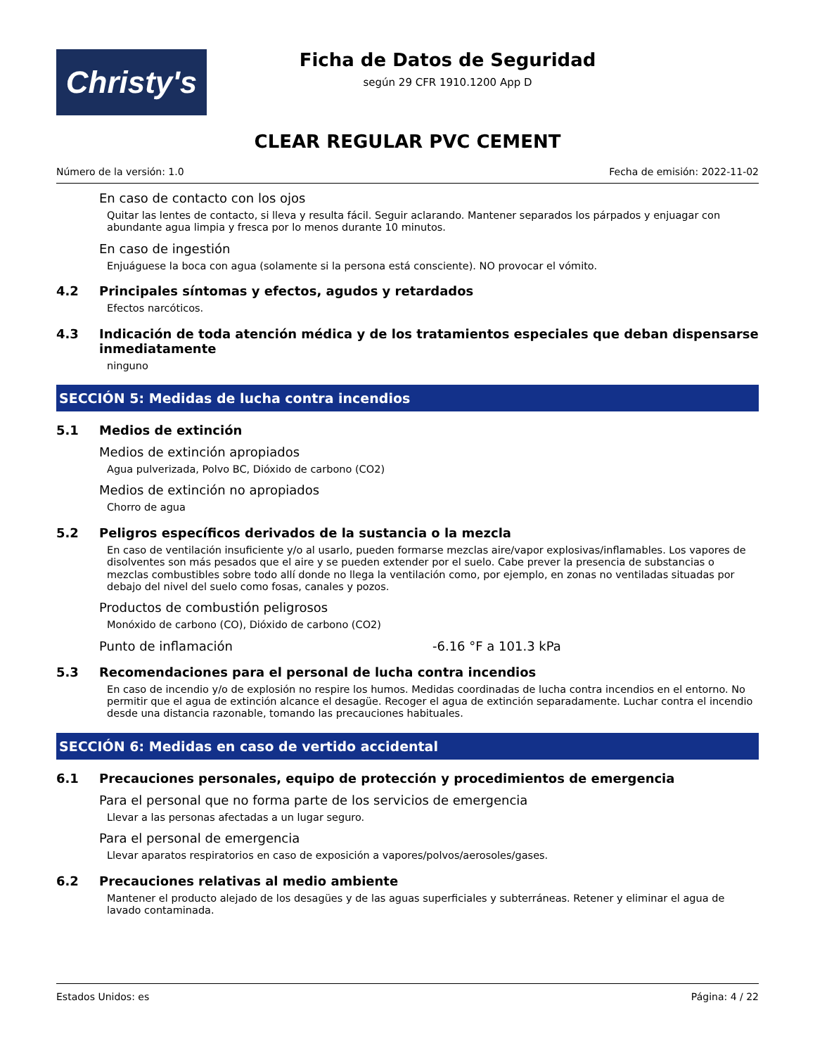Christy's
Ficha de Datos de Seguridad
según 29 CFR 1910.1200 App D
CLEAR REGULAR PVC CEMENT
Número de la versión: 1.0 Fecha de emisión: 2022-11-02
En caso de contacto con los ojos
Quitar las lentes de contacto, si lleva y resulta fácil. Seguir aclarando. Mantener separados los párpados y enjuagar con abundante agua limpia y fresca por lo menos durante 10 minutos.
En caso de ingestión
Enjuáguese la boca con agua (solamente si la persona está consciente). NO provocar el vómito.
4.2 Principales síntomas y efectos, agudos y retardados
Efectos narcóticos.
4.3 Indicación de toda atención médica y de los tratamientos especiales que deban dispensarse inmediatamente
ninguno
SECCIÓN 5: Medidas de lucha contra incendios
5.1 Medios de extinción
Medios de extinción apropiados
Agua pulverizada, Polvo BC, Dióxido de carbono (CO2)
Medios de extinción no apropiados
Chorro de agua
5.2 Peligros específicos derivados de la sustancia o la mezcla
En caso de ventilación insuficiente y/o al usarlo, pueden formarse mezclas aire/vapor explosivas/inflamables. Los vapores de disolventes son más pesados que el aire y se pueden extender por el suelo. Cabe prever la presencia de substancias o mezclas combustibles sobre todo allí donde no llega la ventilación como, por ejemplo, en zonas no ventiladas situadas por debajo del nivel del suelo como fosas, canales y pozos.
Productos de combustión peligrosos
Monóxido de carbono (CO), Dióxido de carbono (CO2)
Punto de inflamación -6.16 °F a 101.3 kPa
5.3 Recomendaciones para el personal de lucha contra incendios
En caso de incendio y/o de explosión no respire los humos. Medidas coordinadas de lucha contra incendios en el entorno. No permitir que el agua de extinción alcance el desagüe. Recoger el agua de extinción separadamente. Luchar contra el incendio desde una distancia razonable, tomando las precauciones habituales.
SECCIÓN 6: Medidas en caso de vertido accidental
6.1 Precauciones personales, equipo de protección y procedimientos de emergencia
Para el personal que no forma parte de los servicios de emergencia
Llevar a las personas afectadas a un lugar seguro.
Para el personal de emergencia
Llevar aparatos respiratorios en caso de exposición a vapores/polvos/aerosoles/gases.
6.2 Precauciones relativas al medio ambiente
Mantener el producto alejado de los desagües y de las aguas superficiales y subterráneas. Retener y eliminar el agua de lavado contaminada.
Estados Unidos: es Página: 4 / 22